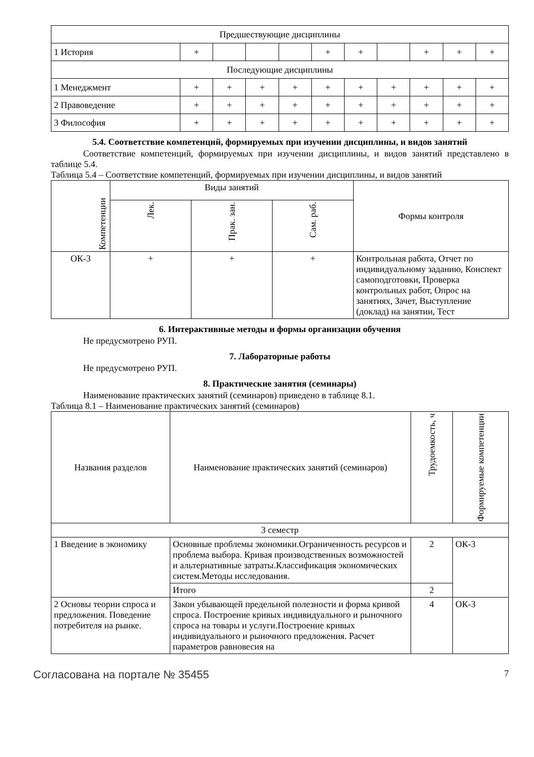| Предшествующие дисциплины | | | | | | | | | | |
| 1 История | + | | | | + | + | | + | + | + |
| Последующие дисциплины | | | | | | | | | | |
| 1 Менеджмент | + | + | + | + | + | + | + | + | + | + |
| 2 Правоведение | + | + | + | + | + | + | + | + | + | + |
| 3 Философия | + | + | + | + | + | + | + | + | + | + |
5.4. Соответствие компетенций, формируемых при изучении дисциплины, и видов занятий
Соответствие компетенций, формируемых при изучении дисциплины, и видов занятий представлено в таблице 5.4.
Таблица 5.4 – Соответствие компетенций, формируемых при изучении дисциплины, и видов занятий
| Компетенции | Виды занятий | | | Формы контроля |
| --- | --- | --- | --- | --- |
| | Лек. | Прак. зан. | Сам. раб. | |
| ОК-3 | + | + | + | Контрольная работа, Отчет по индивидуальному заданию, Конспект самоподготовки, Проверка контрольных работ, Опрос на занятиях, Зачет, Выступление (доклад) на занятии, Тест |
6. Интерактивные методы и формы организации обучения
Не предусмотрено РУП.
7. Лабораторные работы
Не предусмотрено РУП.
8. Практические занятия (семинары)
Наименование практических занятий (семинаров) приведено в таблице 8.1.
Таблица 8.1 – Наименование практических занятий (семинаров)
| Названия разделов | Наименование практических занятий (семинаров) | Трудоемкость, ч | Формируемые компетенции |
| --- | --- | --- | --- |
| 3 семестр | | | |
| 1 Введение в экономику | Основные проблемы экономики.Ограниченность ресурсов и проблема выбора. Кривая производственных возможностей и альтернативные затраты.Классификация экономических систем.Методы исследования. | 2 | ОК-3 |
| | Итого | 2 | |
| 2 Основы теории спроса и предложения. Поведение потребителя на рынке. | Закон убывающей предельной полезности и форма кривой спроса. Построение кривых индивидуального и рыночного спроса на товары и услуги.Построение кривых индивидуального и рыночного предложения. Расчет параметров равновесия на | 4 | ОК-3 |
Согласована на портале № 35455 7